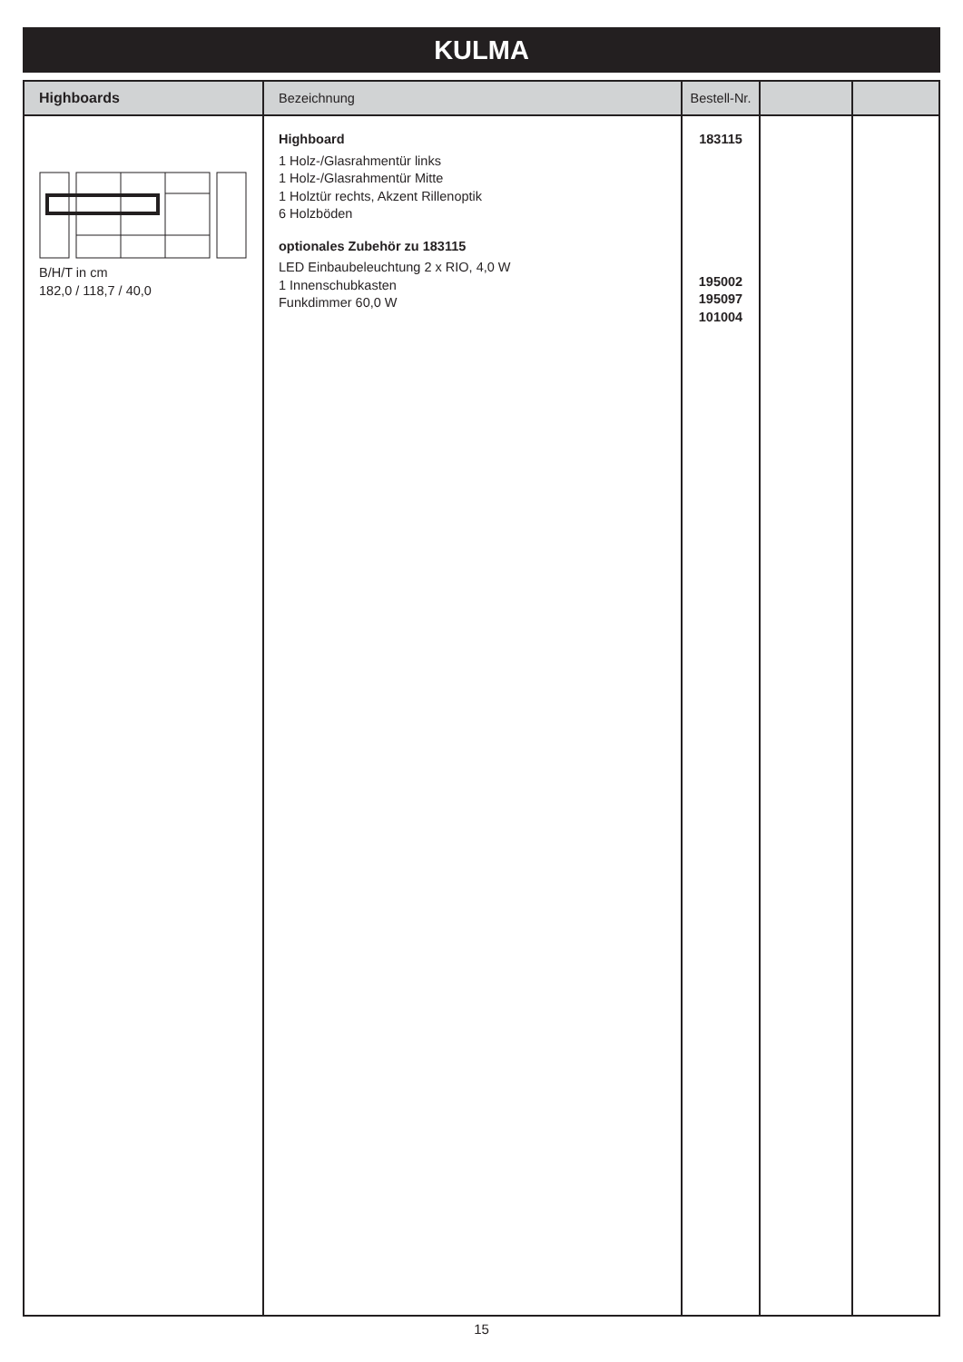KULMA
| Highboards | Bezeichnung | Bestell-Nr. | | |
| --- | --- | --- | --- | --- |
| B/H/T in cm 182,0 / 118,7 / 40,0 | Highboard 1 Holz-/Glasrahmentür links 1 Holz-/Glasrahmentür Mitte 1 Holztür rechts, Akzent Rillenoptik 6 Holzböden optionales Zubehör zu 183115 LED Einbaubeleuchtung 2 x RIO, 4,0 W 1 Innenschubkasten Funkdimmer 60,0 W | 183115 195002 195097 101004 | | |
15